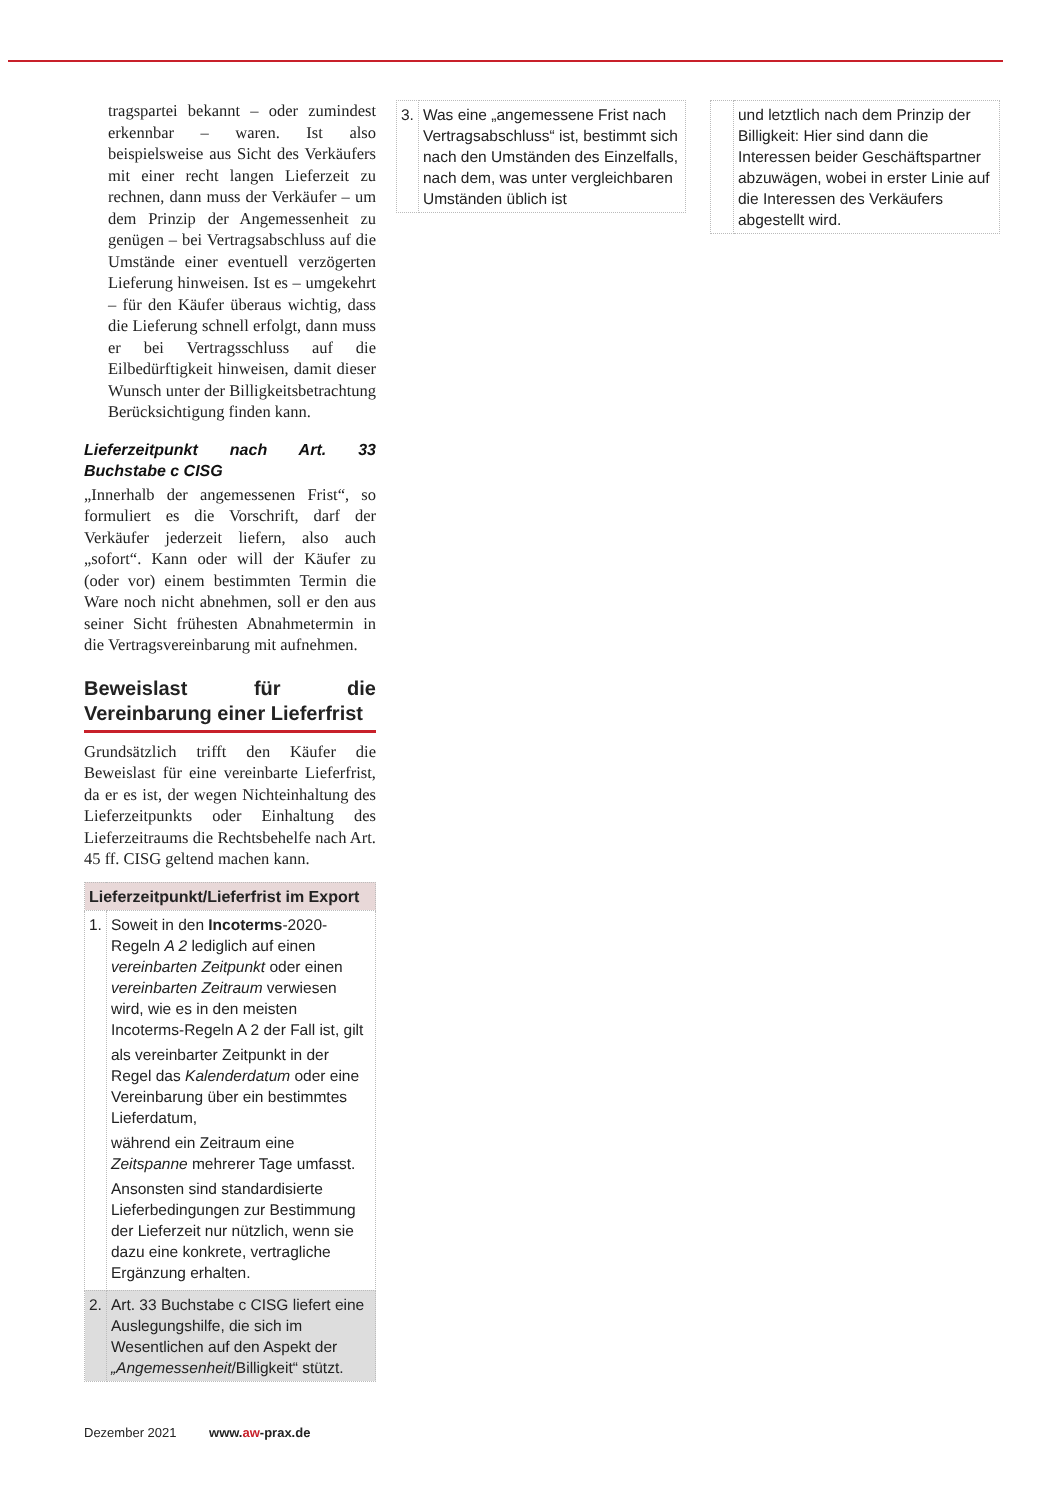tragspartei bekannt – oder zumindest erkennbar – waren. Ist also beispielsweise aus Sicht des Verkäufers mit einer recht langen Lieferzeit zu rechnen, dann muss der Verkäufer – um dem Prinzip der Angemessenheit zu genügen – bei Vertragsabschluss auf die Umstände einer eventuell verzögerten Lieferung hinweisen. Ist es – umgekehrt – für den Käufer überaus wichtig, dass die Lieferung schnell erfolgt, dann muss er bei Vertragsschluss auf die Eilbedürftigkeit hinweisen, damit dieser Wunsch unter der Billigkeitsbetrachtung Berücksichtigung finden kann.
Lieferzeitpunkt nach Art. 33 Buchstabe c CISG
„Innerhalb der angemessenen Frist“, so formuliert es die Vorschrift, darf der Verkäufer jederzeit liefern, also auch „sofort“. Kann oder will der Käufer zu (oder vor) einem bestimmten Termin die Ware noch nicht abnehmen, soll er den aus seiner Sicht frühesten Abnahmetermin in die Vertragsvereinbarung mit aufnehmen.
Beweislast für die Vereinbarung einer Lieferfrist
Grundsätzlich trifft den Käufer die Beweislast für eine vereinbarte Lieferfrist, da er es ist, der wegen Nichteinhaltung des Lieferzeitpunkts oder Einhaltung des Lieferzeitraums die Rechtsbehelfe nach Art. 45 ff. CISG geltend machen kann.
| Lieferzeitpunkt/Lieferfrist im Export | |
| --- | --- |
| 1. | Soweit in den Incoterms -2020-Regeln A 2 lediglich auf einen vereinbarten Zeitpunkt oder einen vereinbarten Zeitraum verwiesen wird, wie es in den meisten Incoterms-Regeln A 2 der Fall ist, gilt als vereinbarter Zeitpunkt in der Regel das Kalenderdatum oder eine Vereinbarung über ein bestimmtes Lieferdatum, während ein Zeitraum eine Zeitspanne mehrerer Tage umfasst. Ansonsten sind standardisierte Lieferbedingungen zur Bestimmung der Lieferzeit nur nützlich, wenn sie dazu eine konkrete, vertragliche Ergänzung erhalten. |
| 2. | Art. 33 Buchstabe c CISG liefert eine Auslegungshilfe, die sich im Wesentlichen auf den Aspekt der „Angemessenheit /Billigkeit“ stützt. |
Dezember 2021 www.aw-prax.de
| 3. | Was eine „angemessene Frist nach Vertragsabschluss“ ist, bestimmt sich nach den Umständen des Einzelfalls, nach dem, was unter vergleichbaren Umständen üblich ist |
| | und letztlich nach dem Prinzip der Billigkeit: Hier sind dann die Interessen beider Geschäftspartner abzuwägen, wobei in erster Linie auf die Interessen des Verkäufers abgestellt wird. |